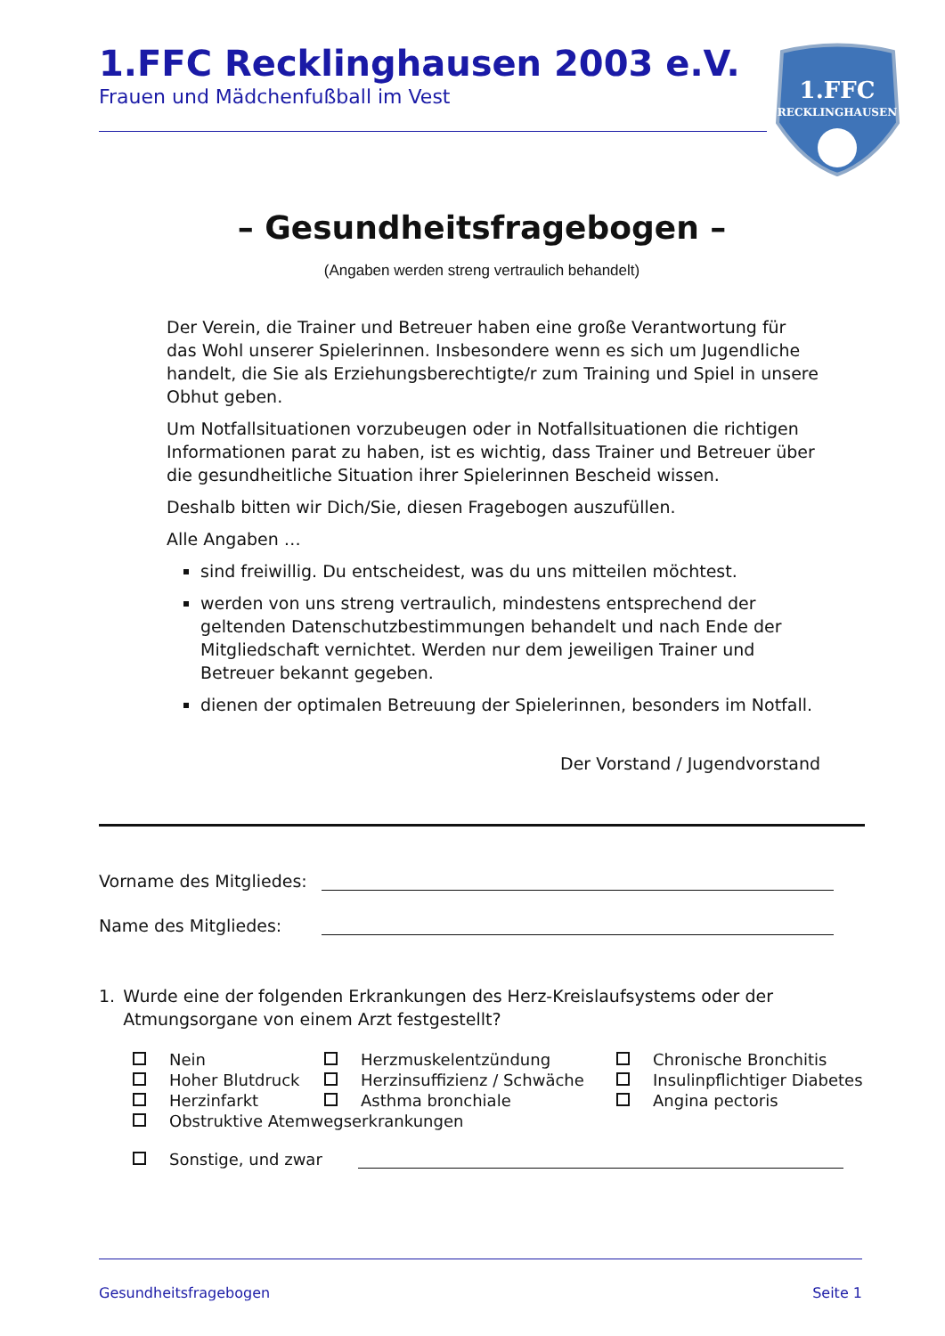1.FFC Recklinghausen 2003 e.V.
Frauen und Mädchenfußball im Vest
1.FFC
RECKLINGHAUSEN
– Gesundheitsfragebogen –
(Angaben werden streng vertraulich behandelt)
Der Verein, die Trainer und Betreuer haben eine große Verantwortung für das Wohl unserer Spielerinnen. Insbesondere wenn es sich um Jugendliche handelt, die Sie als Erziehungsberechtigte/r zum Training und Spiel in unsere Obhut geben.
Um Notfallsituationen vorzubeugen oder in Notfallsituationen die richtigen Informationen parat zu haben, ist es wichtig, dass Trainer und Betreuer über die gesundheitliche Situation ihrer Spielerinnen Bescheid wissen.
Deshalb bitten wir Dich/Sie, diesen Fragebogen auszufüllen.
Alle Angaben …
sind freiwillig. Du entscheidest, was du uns mitteilen möchtest.
werden von uns streng vertraulich, mindestens entsprechend der geltenden Datenschutzbestimmungen behandelt und nach Ende der Mitgliedschaft vernichtet. Werden nur dem jeweiligen Trainer und Betreuer bekannt gegeben.
dienen der optimalen Betreuung der Spielerinnen, besonders im Notfall.
Der Vorstand / Jugendvorstand
Vorname des Mitgliedes:
Name des Mitgliedes:
1. Wurde eine der folgenden Erkrankungen des Herz-Kreislaufsystems oder der Atmungsorgane von einem Arzt festgestellt?
Nein
Herzmuskelentzündung
Chronische Bronchitis
Hoher Blutdruck
Herzinsuffizienz / Schwäche
Insulinpflichtiger Diabetes
Herzinfarkt
Asthma bronchiale
Angina pectoris
Obstruktive Atemwegserkrankungen
Sonstige, und zwar
Gesundheitsfragebogen Seite 1